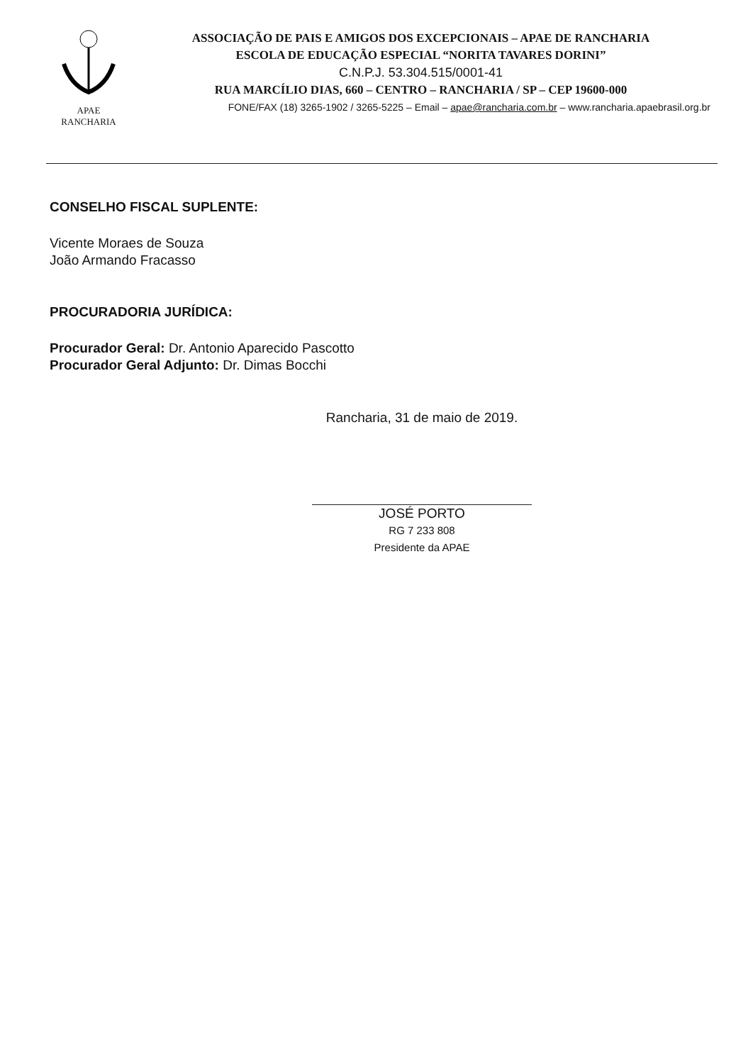APAE
RANCHARIA
ASSOCIAÇÃO DE PAIS E AMIGOS DOS EXCEPCIONAIS – APAE DE RANCHARIA
ESCOLA DE EDUCAÇÃO ESPECIAL “NORITA TAVARES DORINI”
C.N.P.J. 53.304.515/0001-41
RUA MARCÍLIO DIAS, 660 – CENTRO – RANCHARIA / SP – CEP 19600-000
FONE/FAX (18) 3265-1902 / 3265-5225 – Email – apae@rancharia.com.br – www.rancharia.apaebrasil.org.br
CONSELHO FISCAL SUPLENTE:
Vicente Moraes de Souza
João Armando Fracasso
PROCURADORIA JURÍDICA:
Procurador Geral: Dr. Antonio Aparecido Pascotto
Procurador Geral Adjunto: Dr. Dimas Bocchi
Rancharia, 31 de maio de 2019.
JOSÉ PORTO
RG 7 233 808
Presidente da APAE